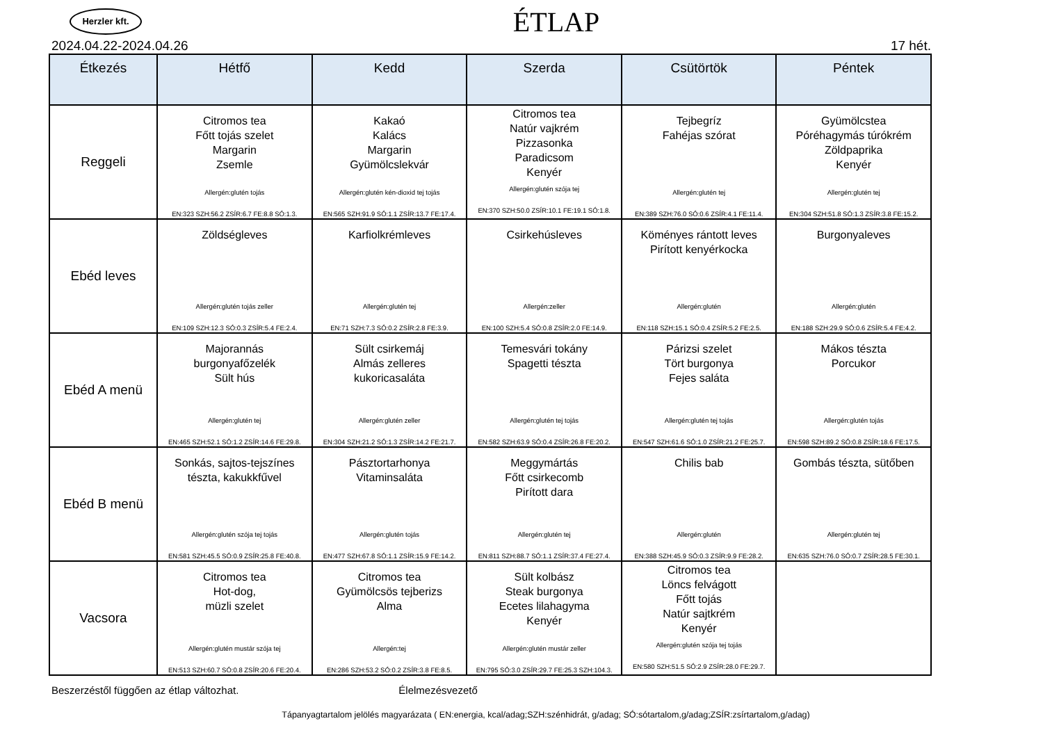Herzler kft.
ÉTLAP
2024.04.22-2024.04.26 17 hét.
| Étkezés | Hétfő | Kedd | Szerda | Csütörtök | Péntek |
| --- | --- | --- | --- | --- | --- |
| Reggeli | Citromos tea Főtt tojás szelet Margarin Zsemle Allergén:glutén tojás EN:323 SZH:56.2 ZSÍR:6.7 FE:8.8 SÓ:1.3. | Kakaó Kalács Margarin Gyümölcslekvár Allergén:glutén kén-dioxid tej tojás EN:565 SZH:91.9 SÓ:1.1 ZSÍR:13.7 FE:17.4. | Citromos tea Natúr vajkrém Pizzasonka Paradicsom Kenyér Allergén:glutén szója tej EN:370 SZH:50.0 ZSÍR:10.1 FE:19.1 SÓ:1.8. | Tejbegríz Fahéjas szórat Allergén:glutén tej EN:389 SZH:76.0 SÓ:0.6 ZSÍR:4.1 FE:11.4. | Gyümölcstea Póréhagymás túrókrém Zöldpaprika Kenyér Allergén:glutén tej EN:304 SZH:51.8 SÓ:1.3 ZSÍR:3.8 FE:15.2. |
| Ebéd leves | Zöldségleves Allergén:glutén tojás zeller EN:109 SZH:12.3 SÓ:0.3 ZSÍR:5.4 FE:2.4. | Karfiolkrémleves Allergén:glutén tej EN:71 SZH:7.3 SÓ:0.2 ZSÍR:2.8 FE:3.9. | Csirkehúsleves Allergén:zeller EN:100 SZH:5.4 SÓ:0.8 ZSÍR:2.0 FE:14.9. | Köményes rántott leves Pirított kenyérkocka Allergén:glutén EN:118 SZH:15.1 SÓ:0.4 ZSÍR:5.2 FE:2.5. | Burgonyaleves Allergén:glutén EN:188 SZH:29.9 SÓ:0.6 ZSÍR:5.4 FE:4.2. |
| Ebéd A menü | Majorannás burgonyafőzelék Sült hús Allergén:glutén tej EN:465 SZH:52.1 SÓ:1.2 ZSÍR:14.6 FE:29.8. | Sült csirkemáj Almás zelleres kukoricasaláta Allergén:glutén zeller EN:304 SZH:21.2 SÓ:1.3 ZSÍR:14.2 FE:21.7. | Temesvári tokány Spagetti tészta Allergén:glutén tej tojás EN:582 SZH:63.9 SÓ:0.4 ZSÍR:26.8 FE:20.2. | Párizsi szelet Tört burgonya Fejes saláta Allergén:glutén tej tojás EN:547 SZH:61.6 SÓ:1.0 ZSÍR:21.2 FE:25.7. | Mákos tészta Porcukor Allergén:glutén tojás EN:598 SZH:89.2 SÓ:0.8 ZSÍR:18.6 FE:17.5. |
| Ebéd B menü | Sonkás, sajtos-tejszínes tészta, kakukkfűvel Allergén:glutén szója tej tojás EN:581 SZH:45.5 SÓ:0.9 ZSÍR:25.8 FE:40.8. | Pásztortarhonya Vitaminsaláta Allergén:glutén tojás EN:477 SZH:67.8 SÓ:1.1 ZSÍR:15.9 FE:14.2. | Meggymártás Főtt csirkecomb Pirított dara Allergén:glutén tej EN:811 SZH:88.7 SÓ:1.1 ZSÍR:37.4 FE:27.4. | Chilis bab Allergén:glutén EN:388 SZH:45.9 SÓ:0.3 ZSÍR:9.9 FE:28.2. | Gombás tészta, sütőben Allergén:glutén tej EN:635 SZH:76.0 SÓ:0.7 ZSÍR:28.5 FE:30.1. |
| Vacsora | Citromos tea Hot-dog, müzli szelet Allergén:glutén mustár szója tej EN:513 SZH:60.7 SÓ:0.8 ZSÍR:20.6 FE:20.4. | Citromos tea Gyümölcsös tejberizs Alma Allergén:tej EN:286 SZH:53.2 SÓ:0.2 ZSÍR:3.8 FE:8.5. | Sült kolbász Steak burgonya Ecetes lilahagyma Kenyér Allergén:glutén mustár zeller EN:795 SÓ:3.0 ZSÍR:29.7 FE:25.3 SZH:104.3. | Citromos tea Löncs felvágott Főtt tojás Natúr sajtkrém Kenyér Allergén:glutén szója tej tojás EN:580 SZH:51.5 SÓ:2.9 ZSÍR:28.0 FE:29.7. | |
Beszerzéstől függően az étlap változhat. Élelmezésvezető
Tápanyagtartalom jelölés magyarázata ( EN:energia, kcal/adag;SZH:szénhidrát, g/adag; SÓ:sótartalom,g/adag;ZSÍR:zsírtartalom,g/adag)